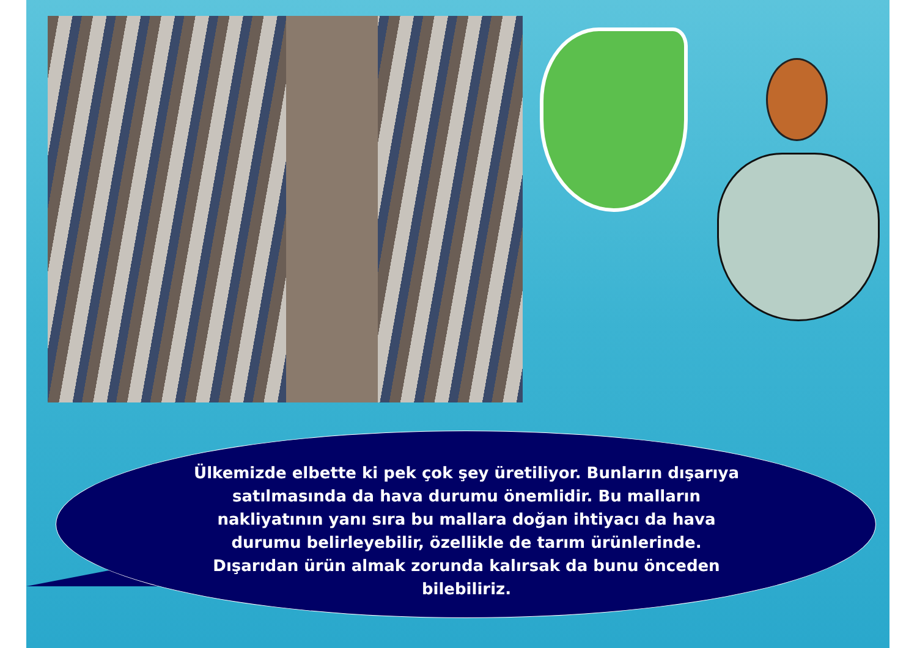Ülkemizde elbette ki pek çok şey üretiliyor. Bunların dışarıya satılmasında da hava durumu önemlidir. Bu malların nakliyatının yanı sıra bu mallara doğan ihtiyacı da hava durumu belirleyebilir, özellikle de tarım ürünlerinde. Dışarıdan ürün almak zorunda kalırsak da bunu önceden bilebiliriz.